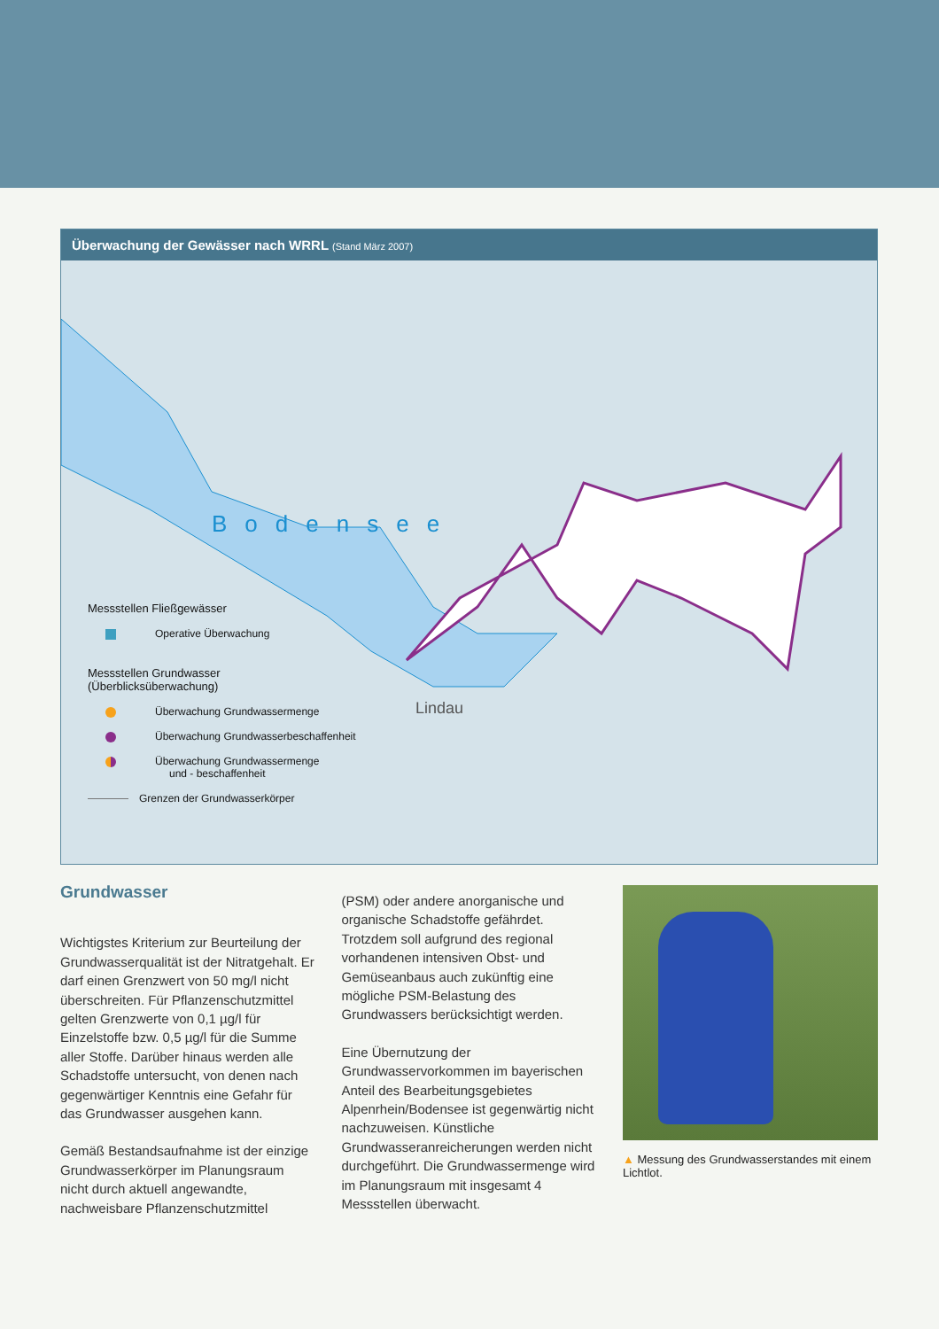Überwachung der Gewässer nach WRRL (Stand März 2007)
Bodensee
Lindau
Messstellen Fließgewässer
Operative Überwachung
Messstellen Grundwasser
(Überblicksüberwachung)
Überwachung Grundwassermenge
Überwachung Grundwasserbeschaffenheit
Überwachung Grundwassermenge
und - beschaffenheit
Grenzen der Grundwasserkörper
Grundwasser
Wichtigstes Kriterium zur Beurteilung der Grundwasserqualität ist der Nitratgehalt. Er darf einen Grenzwert von 50 mg/l nicht überschreiten. Für Pflanzenschutzmittel gelten Grenzwerte von 0,1 µg/l für Einzelstoffe bzw. 0,5 µg/l für die Summe aller Stoffe. Darüber hinaus werden alle Schadstoffe untersucht, von denen nach gegenwärtiger Kenntnis eine Gefahr für das Grundwasser ausgehen kann.
Gemäß Bestandsaufnahme ist der einzige Grundwasserkörper im Planungsraum nicht durch aktuell angewandte, nachweisbare Pflanzenschutzmittel
(PSM) oder andere anorganische und organische Schadstoffe gefährdet. Trotzdem soll aufgrund des regional vorhandenen intensiven Obst- und Gemüseanbaus auch zukünftig eine mögliche PSM-Belastung des Grundwassers berücksichtigt werden.
Eine Übernutzung der Grundwasservorkommen im bayerischen Anteil des Bearbeitungsgebietes Alpenrhein/Bodensee ist gegenwärtig nicht nachzuweisen. Künstliche Grundwasseranreicherungen werden nicht durchgeführt. Die Grundwassermenge wird im Planungsraum mit insgesamt 4 Messstellen überwacht.
▲ Messung des Grundwasserstandes mit einem Lichtlot.